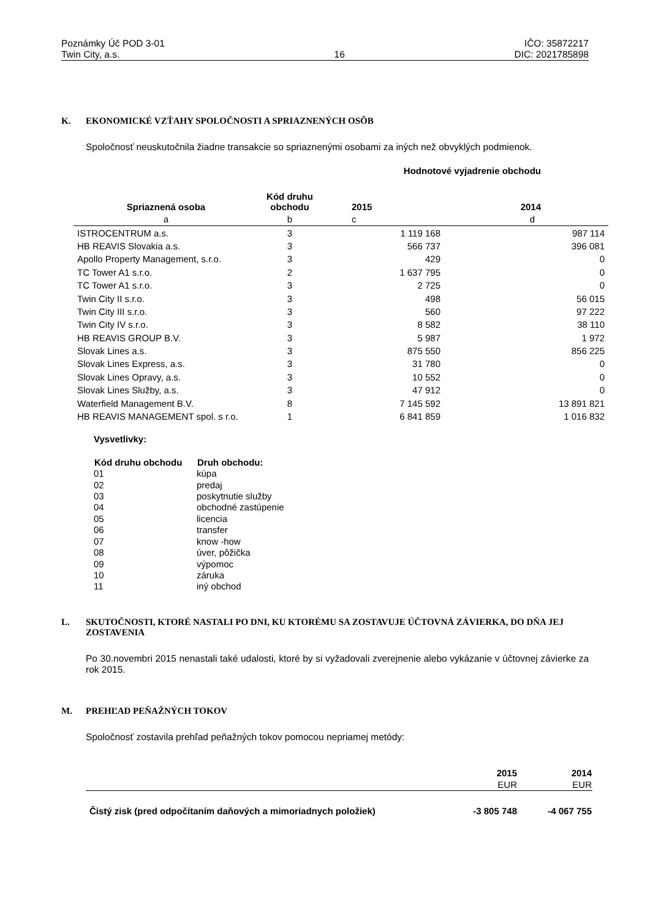Poznámky Úč POD 3-01
Twin City, a.s.
16 IČO: 35872217
DIC: 2021785898
K. EKONOMICKÉ VZŤAHY SPOLOČNOSTI A SPRIAZNENÝCH OSÔB
Spoločnosť neuskutočnila žiadne transakcie so spriaznenými osobami za iných než obvyklých podmienok.
| | | Hodnotové vyjadrenie obchodu | |
| Spriaznená osoba | Kód druhu obchodu | 2015 | 2014 |
| a | b | c | d |
| ISTROCENTRUM a.s. | 3 | 1 119 168 | 987 114 |
| HB REAVIS Slovakia a.s. | 3 | 566 737 | 396 081 |
| Apollo Property Management, s.r.o. | 3 | 429 | 0 |
| TC Tower A1 s.r.o. | 2 | 1 637 795 | 0 |
| TC Tower A1 s.r.o. | 3 | 2 725 | 0 |
| Twin City II s.r.o. | 3 | 498 | 56 015 |
| Twin City III s.r.o. | 3 | 560 | 97 222 |
| Twin City IV s.r.o. | 3 | 8 582 | 38 110 |
| HB REAVIS GROUP B.V. | 3 | 5 987 | 1 972 |
| Slovak Lines a.s. | 3 | 875 550 | 856 225 |
| Slovak Lines Express, a.s. | 3 | 31 780 | 0 |
| Slovak Lines Opravy, a.s. | 3 | 10 552 | 0 |
| Slovak Lines Služby, a.s. | 3 | 47 912 | 0 |
| Waterfield Management B.V. | 8 | 7 145 592 | 13 891 821 |
| HB REAVIS MANAGEMENT spol. s r.o. | 1 | 6 841 859 | 1 016 832 |
Vysvetlivky:
| Kód druhu obchodu | Druh obchodu: |
| --- | --- |
| 01 | kúpa |
| 02 | predaj |
| 03 | poskytnutie služby |
| 04 | obchodné zastúpenie |
| 05 | licencia |
| 06 | transfer |
| 07 | know -how |
| 08 | úver, pôžička |
| 09 | výpomoc |
| 10 | záruka |
| 11 | iný obchod |
L. SKUTOČNOSTI, KTORÉ NASTALI PO DNI, KU KTORÉMU SA ZOSTAVUJE ÚČTOVNÁ ZÁVIERKA, DO DŇA JEJ ZOSTAVENIA
Po 30.novembri 2015 nenastali také udalosti, ktoré by si vyžadovali zverejnenie alebo vykázanie v účtovnej závierke za rok 2015.
M. PREHĽAD PEŇAŽNÝCH TOKOV
Spoločnosť zostavila prehľad peňažných tokov pomocou nepriamej metódy:
| | 2015 | 2014 |
| | EUR | EUR |
| Čistý zisk (pred odpočítaním daňových a mimoriadnych položiek) | -3 805 748 | -4 067 755 |